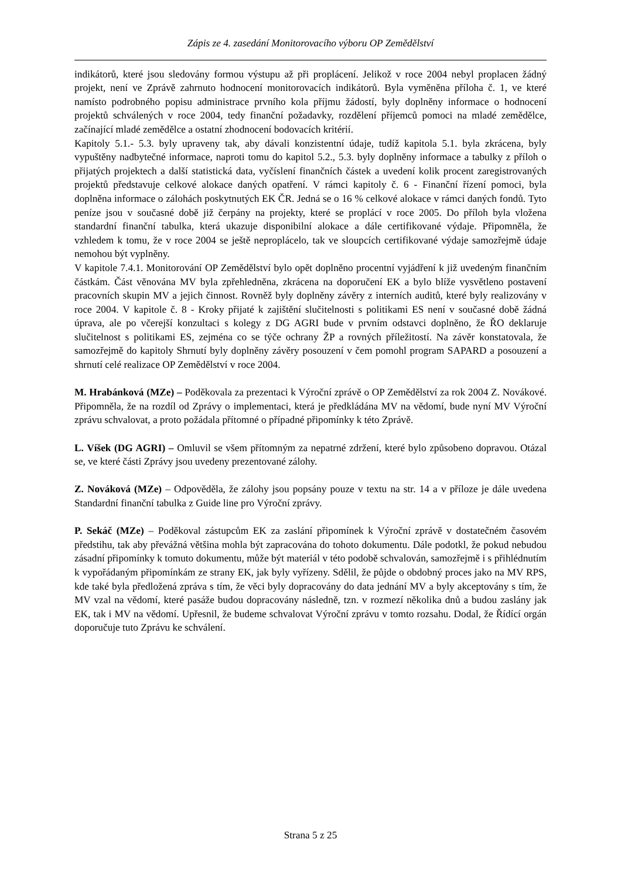Zápis ze 4. zasedání Monitorovacího výboru OP Zemědělství
indikátorů, které jsou sledovány formou výstupu až při proplácení. Jelikož v roce 2004 nebyl proplacen žádný projekt, není ve Zprávě zahrnuto hodnocení monitorovacích indikátorů. Byla vyměněna příloha č. 1, ve které namísto podrobného popisu administrace prvního kola příjmu žádostí, byly doplněny informace o hodnocení projektů schválených v roce 2004, tedy finanční požadavky, rozdělení příjemců pomoci na mladé zemědělce, začínající mladé zemědělce a ostatní zhodnocení bodovacích kritérií.
Kapitoly 5.1.- 5.3. byly upraveny tak, aby dávali konzistentní údaje, tudíž kapitola 5.1. byla zkrácena, byly vypuštěny nadbytečné informace, naproti tomu do kapitol 5.2., 5.3. byly doplněny informace a tabulky z příloh o přijatých projektech a další statistická data, vyčíslení finančních částek a uvedení kolik procent zaregistrovaných projektů představuje celkové alokace daných opatření. V rámci kapitoly č. 6 - Finanční řízení pomoci, byla doplněna informace o zálohách poskytnutých EK ČR. Jedná se o 16 % celkové alokace v rámci daných fondů. Tyto peníze jsou v současné době již čerpány na projekty, které se proplácí v roce 2005. Do příloh byla vložena standardní finanční tabulka, která ukazuje disponibilní alokace a dále certifikované výdaje. Připomněla, že vzhledem k tomu, že v roce 2004 se ještě neproplácelo, tak ve sloupcích certifikované výdaje samozřejmě údaje nemohou být vyplněny.
V kapitole 7.4.1. Monitorování OP Zemědělství bylo opět doplněno procentní vyjádření k již uvedeným finančním částkám. Část věnována MV byla zpřehledněna, zkrácena na doporučení EK a bylo blíže vysvětleno postavení pracovních skupin MV a jejich činnost. Rovněž byly doplněny závěry z interních auditů, které byly realizovány v roce 2004. V kapitole č. 8 - Kroky přijaté k zajištění slučitelnosti s politikami ES není v současné době žádná úprava, ale po včerejší konzultaci s kolegy z DG AGRI bude v prvním odstavci doplněno, že ŘO deklaruje slučitelnost s politikami ES, zejména co se týče ochrany ŽP a rovných příležitostí. Na závěr konstatovala, že samozřejmě do kapitoly Shrnutí byly doplněny závěry posouzení v čem pomohl program SAPARD a posouzení a shrnutí celé realizace OP Zemědělství v roce 2004.
M. Hrabánková (MZe) – Poděkovala za prezentaci k Výroční zprávě o OP Zemědělství za rok 2004 Z. Novákové. Připomněla, že na rozdíl od Zprávy o implementaci, která je předkládána MV na vědomí, bude nyní MV Výroční zprávu schvalovat, a proto požádala přítomné o případné připomínky k této Zprávě.
L. Víšek (DG AGRI) – Omluvil se všem přítomným za nepatrné zdržení, které bylo způsobeno dopravou. Otázal se, ve které části Zprávy jsou uvedeny prezentované zálohy.
Z. Nováková (MZe) – Odpověděla, že zálohy jsou popsány pouze v textu na str. 14 a v příloze je dále uvedena Standardní finanční tabulka z Guide line pro Výroční zprávy.
P. Sekáč (MZe) – Poděkoval zástupcům EK za zaslání připomínek k Výroční zprávě v dostatečném časovém předstihu, tak aby převážná většina mohla být zapracována do tohoto dokumentu. Dále podotkl, že pokud nebudou zásadní připomínky k tomuto dokumentu, může být materiál v této podobě schvalován, samozřejmě i s přihlédnutím k vypořádaným připomínkám ze strany EK, jak byly vyřízeny. Sdělil, že půjde o obdobný proces jako na MV RPS, kde také byla předložená zpráva s tím, že věci byly dopracovány do data jednání MV a byly akceptovány s tím, že MV vzal na vědomí, které pasáže budou dopracovány následně, tzn. v rozmezí několika dnů a budou zaslány jak EK, tak i MV na vědomí. Upřesnil, že budeme schvalovat Výroční zprávu v tomto rozsahu. Dodal, že Řídící orgán doporučuje tuto Zprávu ke schválení.
Strana 5 z 25